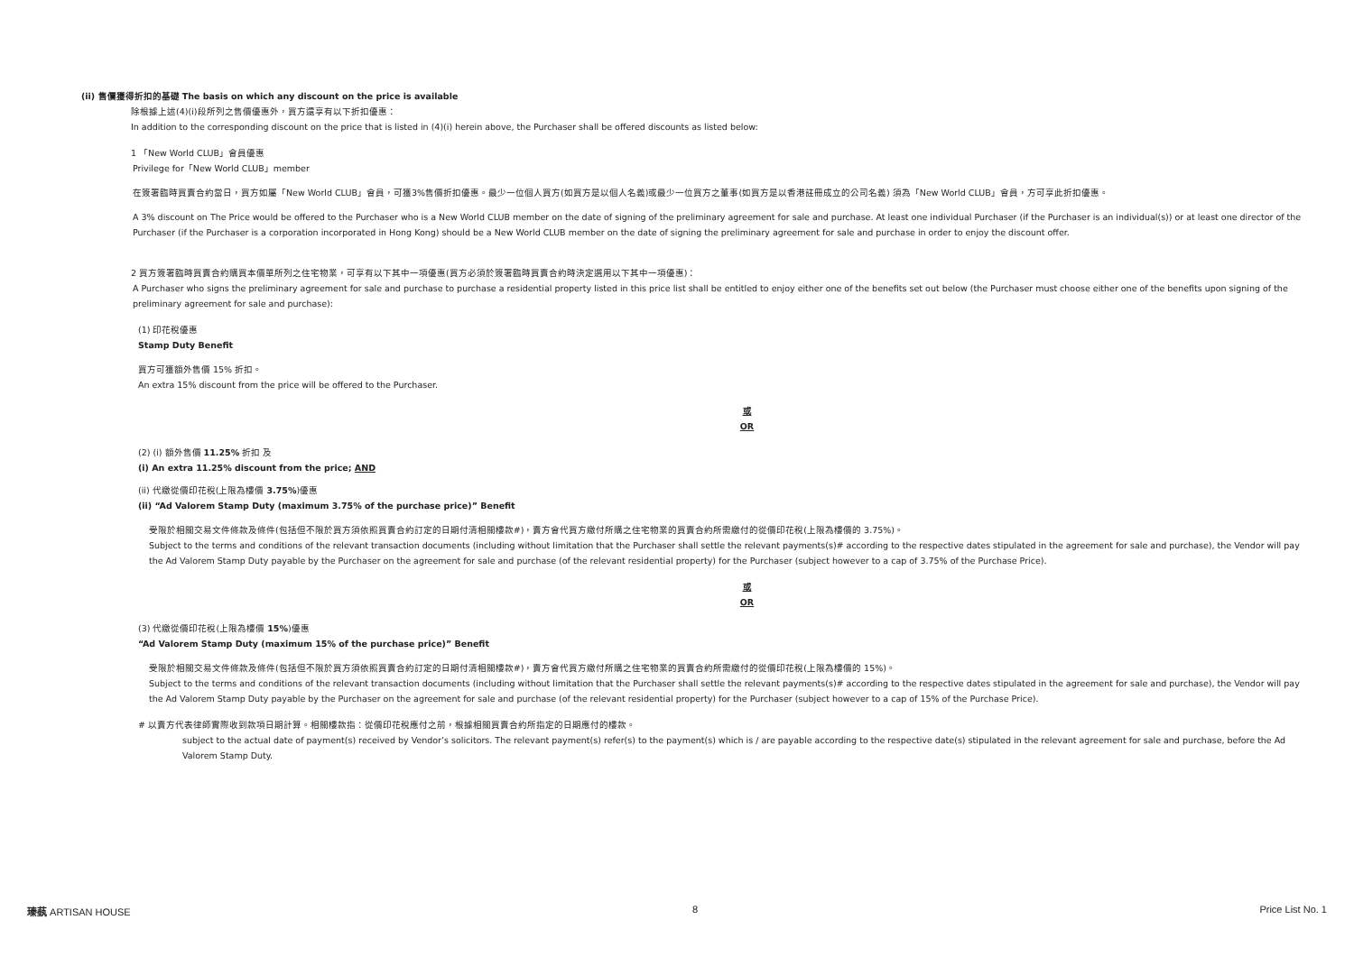(ii) 售價獲得折扣的基礎 The basis on which any discount on the price is available
除根據上述(4)(i)段所列之售價優惠外，買方還享有以下折扣優惠：
In addition to the corresponding discount on the price that is listed in (4)(i) herein above, the Purchaser shall be offered discounts as listed below:
1 「New World CLUB」會員優惠
Privilege for「New World CLUB」member
在簽署臨時買賣合約當日，買方如屬「New World CLUB」會員，可獲3%售價折扣優惠。最少一位個人買方(如買方是以個人名義)或最少一位買方之董事(如買方是以香港註冊成立的公司名義) 須為「New World CLUB」會員，方可享此折扣優惠。
A 3% discount on The Price would be offered to the Purchaser who is a New World CLUB member on the date of signing of the preliminary agreement for sale and purchase. At least one individual Purchaser (if the Purchaser is an individual(s)) or at least one director of the Purchaser (if the Purchaser is a corporation incorporated in Hong Kong) should be a New World CLUB member on the date of signing the preliminary agreement for sale and purchase in order to enjoy the discount offer.
2 買方簽署臨時買賣合約購買本價單所列之住宅物業，可享有以下其中一項優惠(買方必須於簽署臨時買賣合約時決定選用以下其中一項優惠)：
A Purchaser who signs the preliminary agreement for sale and purchase to purchase a residential property listed in this price list shall be entitled to enjoy either one of the benefits set out below (the Purchaser must choose either one of the benefits upon signing of the preliminary agreement for sale and purchase):
(1) 印花稅優惠
Stamp Duty Benefit
買方可獲額外售價 15% 折扣。
An extra 15% discount from the price will be offered to the Purchaser.
或
OR
(2) (i) 額外售價 11.25% 折扣 及
(i) An extra 11.25% discount from the price; AND
(ii) 代繳從價印花稅(上限為樓價 3.75%)優惠
(ii) “Ad Valorem Stamp Duty (maximum 3.75% of the purchase price)” Benefit
受限於相關交易文件條款及條件(包括但不限於買方須依照買賣合約訂定的日期付清相關樓款#)，賣方會代買方繳付所購之住宅物業的買賣合約所需繳付的從價印花稅(上限為樓價的 3.75%)。
Subject to the terms and conditions of the relevant transaction documents (including without limitation that the Purchaser shall settle the relevant payments(s)# according to the respective dates stipulated in the agreement for sale and purchase), the Vendor will pay the Ad Valorem Stamp Duty payable by the Purchaser on the agreement for sale and purchase (of the relevant residential property) for the Purchaser (subject however to a cap of 3.75% of the Purchase Price).
或
OR
(3) 代繳從價印花稅(上限為樓價 15%)優惠
“Ad Valorem Stamp Duty (maximum 15% of the purchase price)” Benefit
受限於相關交易文件條款及條件(包括但不限於買方須依照買賣合約訂定的日期付清相關樓款#)，賣方會代買方繳付所購之住宅物業的買賣合約所需繳付的從價印花稅(上限為樓價的 15%)。
Subject to the terms and conditions of the relevant transaction documents (including without limitation that the Purchaser shall settle the relevant payments(s)# according to the respective dates stipulated in the agreement for sale and purchase), the Vendor will pay the Ad Valorem Stamp Duty payable by the Purchaser on the agreement for sale and purchase (of the relevant residential property) for the Purchaser (subject however to a cap of 15% of the Purchase Price).
# 以賣方代表律師實際收到款項日期計算。相關樓款指：從價印花稅應付之前，根據相關買賣合約所指定的日期應付的樓款。
subject to the actual date of payment(s) received by Vendor’s solicitors. The relevant payment(s) refer(s) to the payment(s) which is / are payable according to the respective date(s) stipulated in the relevant agreement for sale and purchase, before the Ad Valorem Stamp Duty.
瑧蓺 ARTISAN HOUSE 8 Price List No. 1